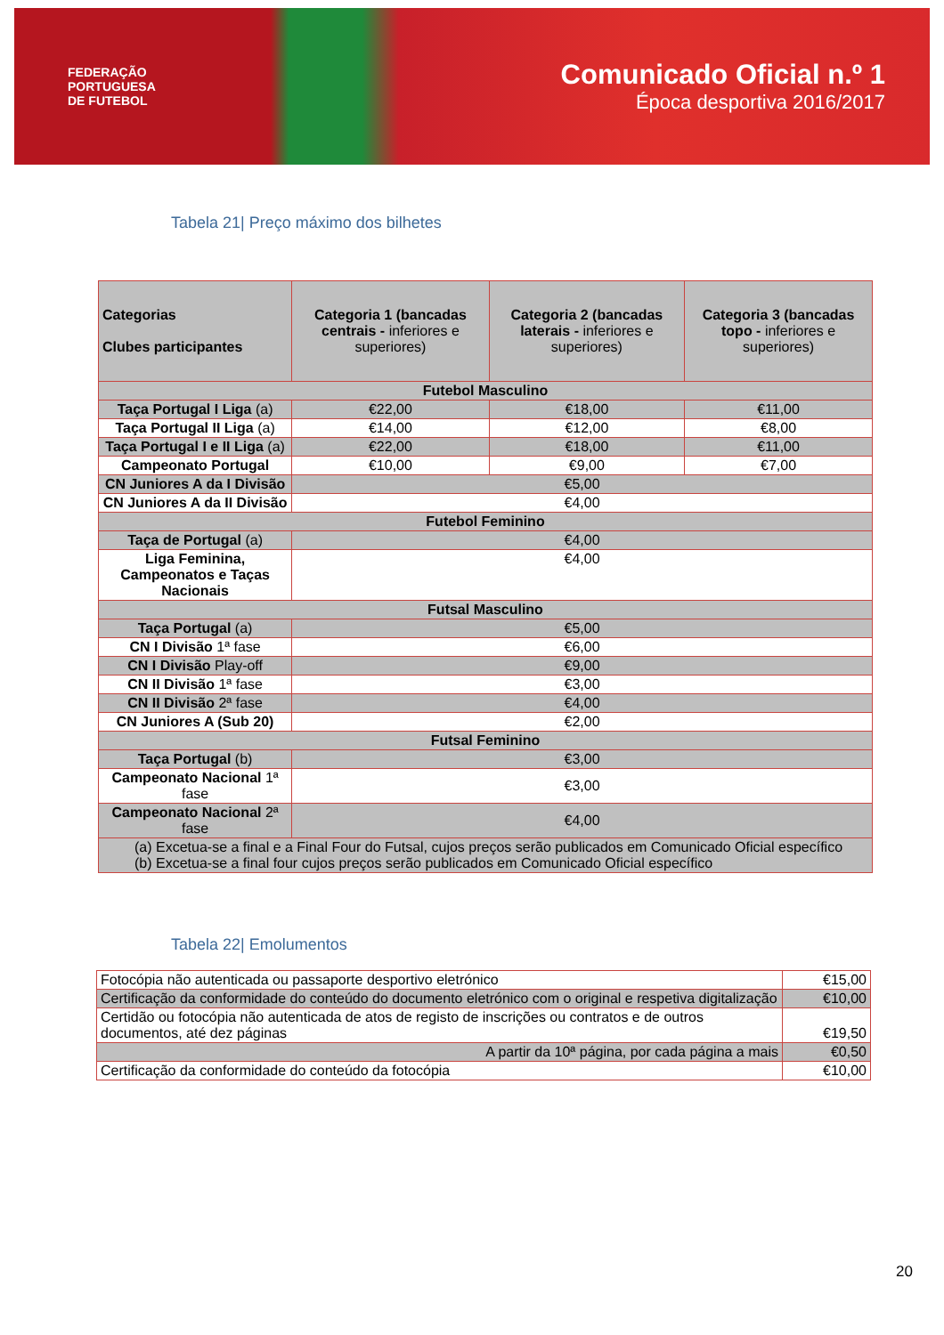FEDERAÇÃO
PORTUGUESA
DE FUTEBOL
Comunicado Oficial n.º 1
Época desportiva 2016/2017
Tabela 21| Preço máximo dos bilhetes
| Categorias Clubes participantes | Categoria 1 (bancadas centrais - inferiores e superiores) | Categoria 2 (bancadas laterais - inferiores e superiores) | Categoria 3 (bancadas topo - inferiores e superiores) |
| --- | --- | --- | --- |
| Futebol Masculino | | | |
| Taça Portugal I Liga (a) | €22,00 | €18,00 | €11,00 |
| Taça Portugal II Liga (a) | €14,00 | €12,00 | €8,00 |
| Taça Portugal I e II Liga (a) | €22,00 | €18,00 | €11,00 |
| Campeonato Portugal | €10,00 | €9,00 | €7,00 |
| CN Juniores A da I Divisão | €5,00 | | |
| CN Juniores A da II Divisão | €4,00 | | |
| Futebol Feminino | | | |
| Taça de Portugal (a) | €4,00 | | |
| Liga Feminina, Campeonatos e Taças Nacionais | €4,00 | | |
| Futsal Masculino | | | |
| Taça Portugal (a) | €5,00 | | |
| CN I Divisão 1ª fase | €6,00 | | |
| CN I Divisão Play-off | €9,00 | | |
| CN II Divisão 1ª fase | €3,00 | | |
| CN II Divisão 2ª fase | €4,00 | | |
| CN Juniores A (Sub 20) | €2,00 | | |
| Futsal Feminino | | | |
| Taça Portugal (b) | €3,00 | | |
| Campeonato Nacional 1ª fase | €3,00 | | |
| Campeonato Nacional 2ª fase | €4,00 | | |
| (a) Excetua-se a final e a Final Four do Futsal, cujos preços serão publicados em Comunicado Oficial específico (b) Excetua-se a final four cujos preços serão publicados em Comunicado Oficial específico | | | |
Tabela 22| Emolumentos
| Fotocópia não autenticada ou passaporte desportivo eletrónico | €15,00 |
| Certificação da conformidade do conteúdo do documento eletrónico com o original e respetiva digitalização | €10,00 |
| Certidão ou fotocópia não autenticada de atos de registo de inscrições ou contratos e de outros documentos, até dez páginas | €19,50 |
| A partir da 10ª página, por cada página a mais | €0,50 |
| Certificação da conformidade do conteúdo da fotocópia | €10,00 |
20